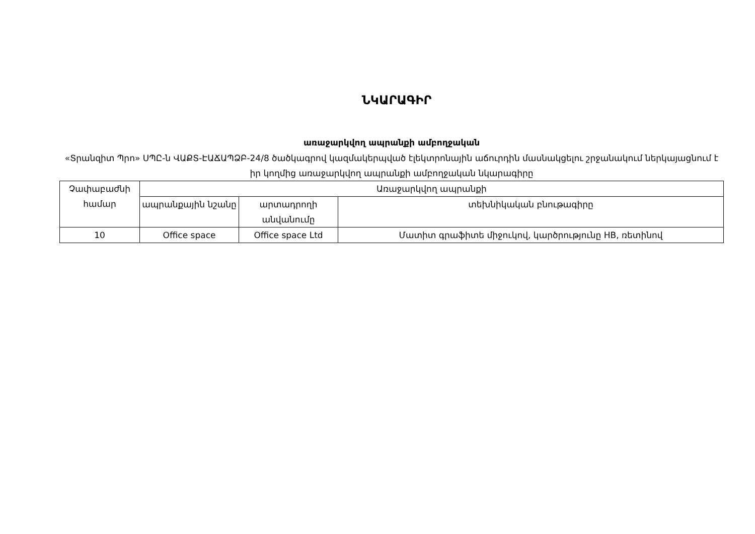ՆԿԱՐԱԳԻՐ
առաջարկվող ապրանքի ամբողջական
«Տրանզիտ Պրո» ՍՊԸ-ն ՎԱՔՏ-ԷԱՃԱՊՁԲ-24/8 ծածկագրով կազմակերպված էլեկտրոնային աճուրդին մասնակցելու շրջանակում ներկայացնում է իր կողմից առաջարկվող ապրանքի ամբողջական նկարագիրը
| Չափաբաժնի համար | Առաջարկվող ապրանքի | | |
| --- | --- | --- | --- |
| | ապրանքային նշանը | արտադրողի անվանումը | տեխնիկական բնութագիրը |
| 10 | Office space | Office space Ltd | Մատիտ գրաֆիտե միջուկով, կարծրությունը HB, ռետինով |